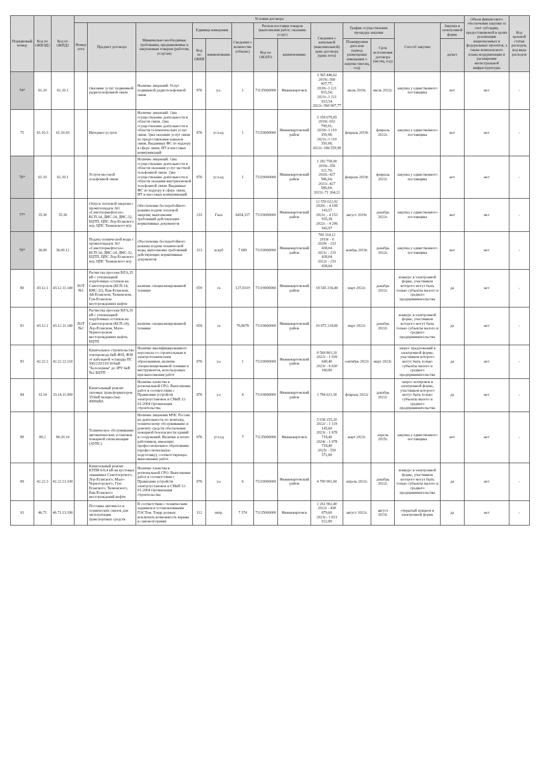| Порядковый номер | Код по ОКВЭД2 | Код по ОКПД2 | Условия договора | | | | | | | | | | | | | Объем финансового обеспечения закупки за счет субсидии, предоставляемой в целях реализации национальных и федеральных проектов, а также комплексного плана модернизации и расширения магистральной инфраструктуры | Код целевой статьи расходов, код вида расходов |
| --- | --- | --- | --- | --- | --- | --- | --- | --- | --- | --- | --- | --- | --- | --- | --- | --- | --- |
| | | | Номер лота | Предмет договора | Минимально необходимые требования, предъявляемые к закупаемым товарам (работам, услугам) | Единица измерения | | Сведения о количестве (объеме) | Регион поставки товаров (выполнения работ, оказания услуг) | | Сведения о начальной (максимальной) цене договора (цена лота) | График осуществления процедур закупки | | Способ закупки | Закупка в электронной форме | | |
| | | | | | | Код по ОКЕИ | наименование | | Код по ОКАТО | наименование | | Планируемая дата или период размещения извещения о закупке (месяц, год) | Срок исполнения договора (месяц, год) | | да/нет | | |
| 74* | 61.20 | 61.20.1 | | Оказание услуг подвижной радиотелефонной связи | Наличие лицензий: Услуг подвижной радиотелефонной связи | 876 | у.е. | 1 | 71135000000 | Нижневартовск | 3 365 446,62 2019г.-560 907,77; 2020г.-1 121 815,54; 2021г.-1 121 815,54 2022г.-560 907,77 | июль 2019г. | июль 2022г. | закупка у единственного поставщика | нет | нет | - |
| 75 | 61.10.3 | 61.10.43 | | Интернет-услуги | Наличие лицензий: 1)на осуществление деятельности в области связи. 2)на осуществление деятельности в области телематических услуг связи. 3)на оказание услуг связи по предоставлению каналов связи. Выданных ФС по надзору в сфере связи, ИТ и массовых коммуникаций | 876 | усл.ед. | 1 | 71119000000 | Нижневартовский район | 3 358 079,85 2019г.-932 799,91; 2020г.-1 119 359,98; 2021г.-1 119 359,98; 2022г.-186 559,98 | февраль 2019г. | февраль 2022г. | закупка у единственного поставщика | нет | нет | - |
| 76* | 61.10 | 61.10.1 | | Услуги местной телефонной связи | Наличие лицензий: 1)на осуществление деятельности в области оказания услуг местной телефонной связи. 2)на осуществление деятельности в области оказания внутризоновой телефонной связи. Выданных ФС по надзору в сфере связи, ИТ и массовых коммуникаций | 876 | усл.ед. | 1 | 71119000000 | Нижневартовский район | 1 282 758,00 2019г.-356 321,70; 2020г.-427 586,04; 2021г.-427 586,04; 2022г.-71 264,22 | февраль 2019г. | февраль 2022г. | закупка у единственного поставщика | нет | нет | - |
| 77* | 35.30 | 35.30 | | Отпуск тепловой энергии с промплощадок АО «Самотлорнефтегаз»: КСП-14, ДНС-24, ДНС-32, БЦТП, ЦПС Лор-Еганского м/р, ЦПС Тюменского м/р | Обеспечение бесперебойного режима подачи тепловой энергии, выполнение требований действующих нормативных документов | 233 | Гкал | 6454,317 | 71119000000 | Нижневартовский район | 12 559 022,92 2020г. - 4 108 143,57 2021г. - 4 153 935,38 2022г. - 4 296 943,97 | август 2019г. | декабрь 2022г. | закупка у единственного поставщика | нет | нет | - |
| 78* | 36.00 | 36.00.12 | | Подача технической воды с промплощадок АО «Самотлорнефтегаз»: КСП-14, ДНС-24, ДНС-32, БЦТП, ЦПС Лор-Еганского м/р, ЦПС Тюменского м/р | Обеспечение бесперебойного режима подачи технической воды, выполнение требований действующих нормативных документов | 113 | м.куб | 7 689 | 71119000000 | Нижневартовский район | 700 314,12 2019г - 0 2020г - 233 438,04 2021г - 233 438,04 2022г - 233 438,04 | ноябрь 2019г. | декабрь 2022г. | закупка у единственного поставщика | нет | нет | - |
| 80 | 43.12.1 | 43.12.11.140 | ЛОТ №1 | Расчистка просеки ВЛ 6,35 кВ с утилизацией порубочных остатков на Самотлорском (КСП-14, КНС-32), Ван-Еганском, Ай-Еганском, Тюменском, Гун-Еганском месторождениях нефти | наличие специализированной техники | 059 | га | 127,8319 | 71119000000 | Нижневартовский район | 18 545 216,40 | март 2022г. | декабрь 2022г. | конкурс в электронной форме, участником которого могут быть только субъекты малого и среднего предпринимательства | да | нет | - |
| 81 | 43.12.1 | 43.12.11.140 | ЛОТ №2 | Расчистка просеки ВЛ 6,35 кВ с утилизацией порубочных остатков на Самотлорском (КСП-24), Лор-Еганском, Мало-Черногорском месторождениях нефти, БЦТП | наличие специализированной техники | 059 | га | 70,8678 | 71119000000 | Нижневартовский район | 10 075 228,80 | март 2022г. | декабрь 2022г. | конкурс в электронной форме, участником которого могут быть только субъекты малого и среднего предпринимательства | да | нет | - |
| 83 | 42.22.2 | 42.22.22.110 | | Капитальное строительство токопровода 6кВ Ф18, Ф38 от кабельной эстакады ПС 500/220/110/10/6кВ "Белозерная" до ЗРУ 6кВ №2 БЦТП | Наличие квалифицированного персонала со строительным и электротехническим образованием, наличие специализированной техники и инструментов, используемых при выполнении работ | 876 | у.е | 1 | 71119000000 | Нижневартовский район | 8 569 801,20 2022г - 1 939 640,40 2023г - 6 630 160,80 | сентябрь 2022г | март 2023г. | запрос предложений в электронной форме, участником которого могут быть только субъекты малого и среднего предпринимательства | да | нет | - |
| 84 | 33.14 | 33.14.11.000 | | Капитальный ремонт силовых трансформаторов 35/6кВ мощностью 4000кВА | Наличие членства в региональной СРО. Выполнение работ в соответствии с Правилами устройств электроустановок и СНиП 12-01-2004 Организация строительства | 876 | у.е | 4 | 71119000000 | Нижневартовский район | 1 784 611,30 | февраль 2022г | декабрь 2022г. | запрос котировок в электронной форме, участником которого могут быть только субъекты малого и среднего предпринимательства | да | нет | - |
| 88 | 80.2 | 80.20.10 | | Техническое обслуживание автоматических установок пожарной сигнализации (АУПС) | Наличие лицензии МЧС России на деятельность по монтажу, техническому обслуживанию и ремонту средств обеспечения пожарной безопасности зданий и сооружений. Наличие в штате работников, имеющих профессиональное образование (профессиональную подготовку), соответствующее выполнению работ. | 876 | усл.ед | 7 | 71135000000 | Нижневартовск | 5 036 155,20 2022г - 1 119 145,60 2023г - 1 678 718,40 2024г - 1 678 718,40 2025г - 559 572,80 | март 2022г. | апрель 2025г. | закупка у единственного поставщика | нет | нет | - |
| 89 | 42.22.3 | 42.22.13.100 | | Капитальный ремонт КТПН 6/0,4 кВ на кустовых скважинах Самотлорского, Лор-Еганского, Мало-Черногорского, Гун-Еганского, Тюменского, Ван-Еганского месторождений нефти | Наличие членства в региональной СРО. Выполнение работ в соответствии с Правилами устройств электроустановок и СНиП 12-01-2004 Организация строительства | 876 | у.е | 6 | 71119000000 | Нижневартовский район | 4 700 901,60 | апрель 2022г. | декабрь 2022г. | конкурс в электронной форме, участником которого могут быть только субъекты малого и среднего предпринимательства | да | нет | - |
| 91 | 46.71 | 46.71.13.190 | | Поставка автомасел и технических смазок для эксплуатации транспортных средств | В соответствии с техническим заданием и установленными ГОСТом. Товар должен исключать возможность взрыва и самовозгорания | 112 | литр. | 7 374 | 71135000000 | Нижневартовск | 2 261 902,40 2022г - 438 879,60 2023г.- 1 823 022,80 | август 2022г. | август 2023г. | открытый аукцион в электронной форме | да | нет | - |